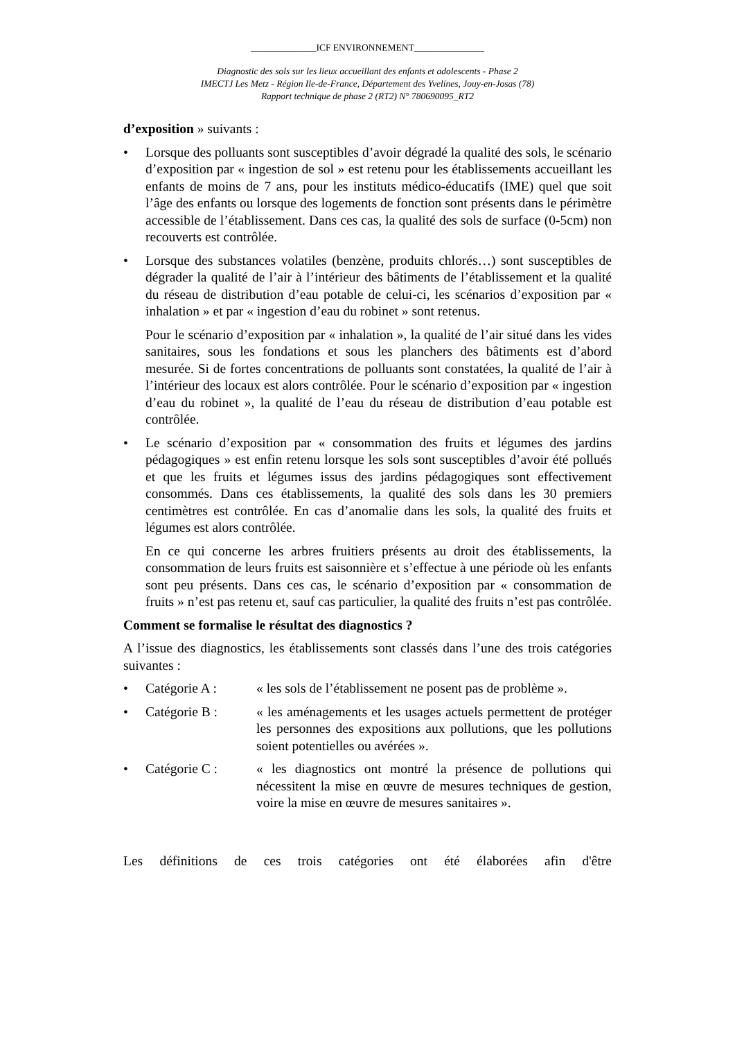______________ICF ENVIRONNEMENT_______________
Diagnostic des sols sur les lieux accueillant des enfants et adolescents - Phase 2
IMECTJ Les Metz - Région Ile-de-France, Département des Yvelines, Jouy-en-Josas (78)
Rapport technique de phase 2 (RT2) N° 780690095_RT2
d’exposition » suivants :
• Lorsque des polluants sont susceptibles d’avoir dégradé la qualité des sols, le scénario d’exposition par « ingestion de sol » est retenu pour les établissements accueillant les enfants de moins de 7 ans, pour les instituts médico-éducatifs (IME) quel que soit l’âge des enfants ou lorsque des logements de fonction sont présents dans le périmètre accessible de l’établissement. Dans ces cas, la qualité des sols de surface (0-5cm) non recouverts est contrôlée.
• Lorsque des substances volatiles (benzène, produits chlorés…) sont susceptibles de dégrader la qualité de l’air à l’intérieur des bâtiments de l’établissement et la qualité du réseau de distribution d’eau potable de celui-ci, les scénarios d’exposition par « inhalation » et par « ingestion d’eau du robinet » sont retenus.
Pour le scénario d’exposition par « inhalation », la qualité de l’air situé dans les vides sanitaires, sous les fondations et sous les planchers des bâtiments est d’abord mesurée. Si de fortes concentrations de polluants sont constatées, la qualité de l’air à l’intérieur des locaux est alors contrôlée. Pour le scénario d’exposition par « ingestion d’eau du robinet », la qualité de l’eau du réseau de distribution d’eau potable est contrôlée.
• Le scénario d’exposition par « consommation des fruits et légumes des jardins pédagogiques » est enfin retenu lorsque les sols sont susceptibles d’avoir été pollués et que les fruits et légumes issus des jardins pédagogiques sont effectivement consommés. Dans ces établissements, la qualité des sols dans les 30 premiers centimètres est contrôlée. En cas d’anomalie dans les sols, la qualité des fruits et légumes est alors contrôlée.
En ce qui concerne les arbres fruitiers présents au droit des établissements, la consommation de leurs fruits est saisonnière et s’effectue à une période où les enfants sont peu présents. Dans ces cas, le scénario d’exposition par « consommation de fruits » n’est pas retenu et, sauf cas particulier, la qualité des fruits n’est pas contrôlée.
Comment se formalise le résultat des diagnostics ?
A l’issue des diagnostics, les établissements sont classés dans l’une des trois catégories suivantes :
• Catégorie A : « les sols de l’établissement ne posent pas de problème ».
• Catégorie B : « les aménagements et les usages actuels permettent de protéger les personnes des expositions aux pollutions, que les pollutions soient potentielles ou avérées ».
• Catégorie C : « les diagnostics ont montré la présence de pollutions qui nécessitent la mise en œuvre de mesures techniques de gestion, voire la mise en œuvre de mesures sanitaires ».
Les définitions de ces trois catégories ont été élaborées afin d'être